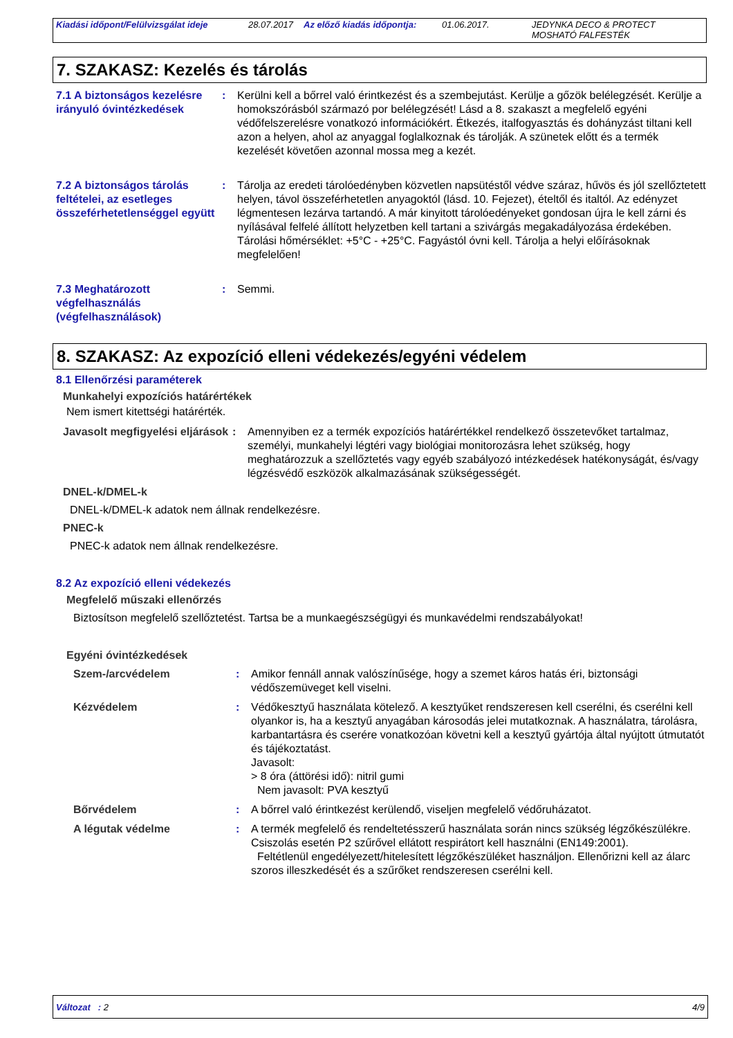Kiadási időpont/Felülvizsgálat ideje 28.07.2017 Az előző kiadás időpontja: 01.06.2017. JEDYNKA DECO & PROTECT
MOSHATÓ FALFESTÉK
7. SZAKASZ: Kezelés és tárolás
7.1 A biztonságos kezelésre irányuló óvintézkedések
: Kerülni kell a bőrrel való érintkezést és a szembejutást. Kerülje a gőzök belélegzését. Kerülje a homokszórásból származó por belélegzését! Lásd a 8. szakaszt a megfelelő egyéni védőfelszerelésre vonatkozó információkért. Étkezés, italfogyasztás és dohányzást tiltani kell azon a helyen, ahol az anyaggal foglalkoznak és tárolják. A szünetek előtt és a termék kezelését követően azonnal mossa meg a kezét.
7.2 A biztonságos tárolás feltételei, az esetleges összeférhetetlenséggel együtt
: Tárolja az eredeti tárolóedényben közvetlen napsütéstől védve száraz, hűvös és jól szellőztetett helyen, távol összeférhetetlen anyagoktól (lásd. 10. Fejezet), ételtől és italtól. Az edényzet légmentesen lezárva tartandó. A már kinyitott tárolóedényeket gondosan újra le kell zárni és nyílásával felfelé állított helyzetben kell tartani a szivárgás megakadályozása érdekében. Tárolási hőmérséklet: +5°C - +25°C. Fagyástól óvni kell. Tárolja a helyi előírásoknak megfelelően!
7.3 Meghatározott végfelhasználás (végfelhasználások)
: Semmi.
8. SZAKASZ: Az expozíció elleni védekezés/egyéni védelem
8.1 Ellenőrzési paraméterek
Munkahelyi expozíciós határértékek
Nem ismert kitettségi határérték.
Javasolt megfigyelési eljárások
: Amennyiben ez a termék expozíciós határértékkel rendelkező összetevőket tartalmaz, személyi, munkahelyi légtéri vagy biológiai monitorozásra lehet szükség, hogy meghatározzuk a szellőztetés vagy egyéb szabályozó intézkedések hatékonyságát, és/vagy légzésvédő eszközök alkalmazásának szükségességét.
DNEL-k/DMEL-k
DNEL-k/DMEL-k adatok nem állnak rendelkezésre.
PNEC-k
PNEC-k adatok nem állnak rendelkezésre.
8.2 Az expozíció elleni védekezés
Megfelelő műszaki ellenőrzés
Biztosítson megfelelő szellőztetést. Tartsa be a munkaegészségügyi és munkavédelmi rendszabályokat!
Egyéni óvintézkedések
Szem-/arcvédelem : Amikor fennáll annak valószínűsége, hogy a szemet káros hatás éri, biztonsági védőszemüveget kell viselni.
Kézvédelem : Védőkesztyű használata kötelező. A kesztyűket rendszeresen kell cserélni, és cserélni kell olyankor is, ha a kesztyű anyagában károsodás jelei mutatkoznak. A használatra, tárolásra, karbantartásra és cserére vonatkozóan követni kell a kesztyű gyártója által nyújtott útmutatót és tájékoztatást.
Javasolt:
> 8 óra (áttörési idő): nitril gumi
Nem javasolt: PVA kesztyű
Bőrvédelem : A bőrrel való érintkezést kerülendő, viseljen megfelelő védőruházatot.
A légutak védelme : A termék megfelelő és rendeltetésszerű használata során nincs szükség légzőkészülékre. Csiszolás esetén P2 szűrővel ellátott respirátort kell használni (EN149:2001).
Feltétlenül engedélyezett/hitelesített légzőkészüléket használjon. Ellenőrizni kell az álarc szoros illeszkedését és a szűrőket rendszeresen cserélni kell.
Változat : 2 4/9